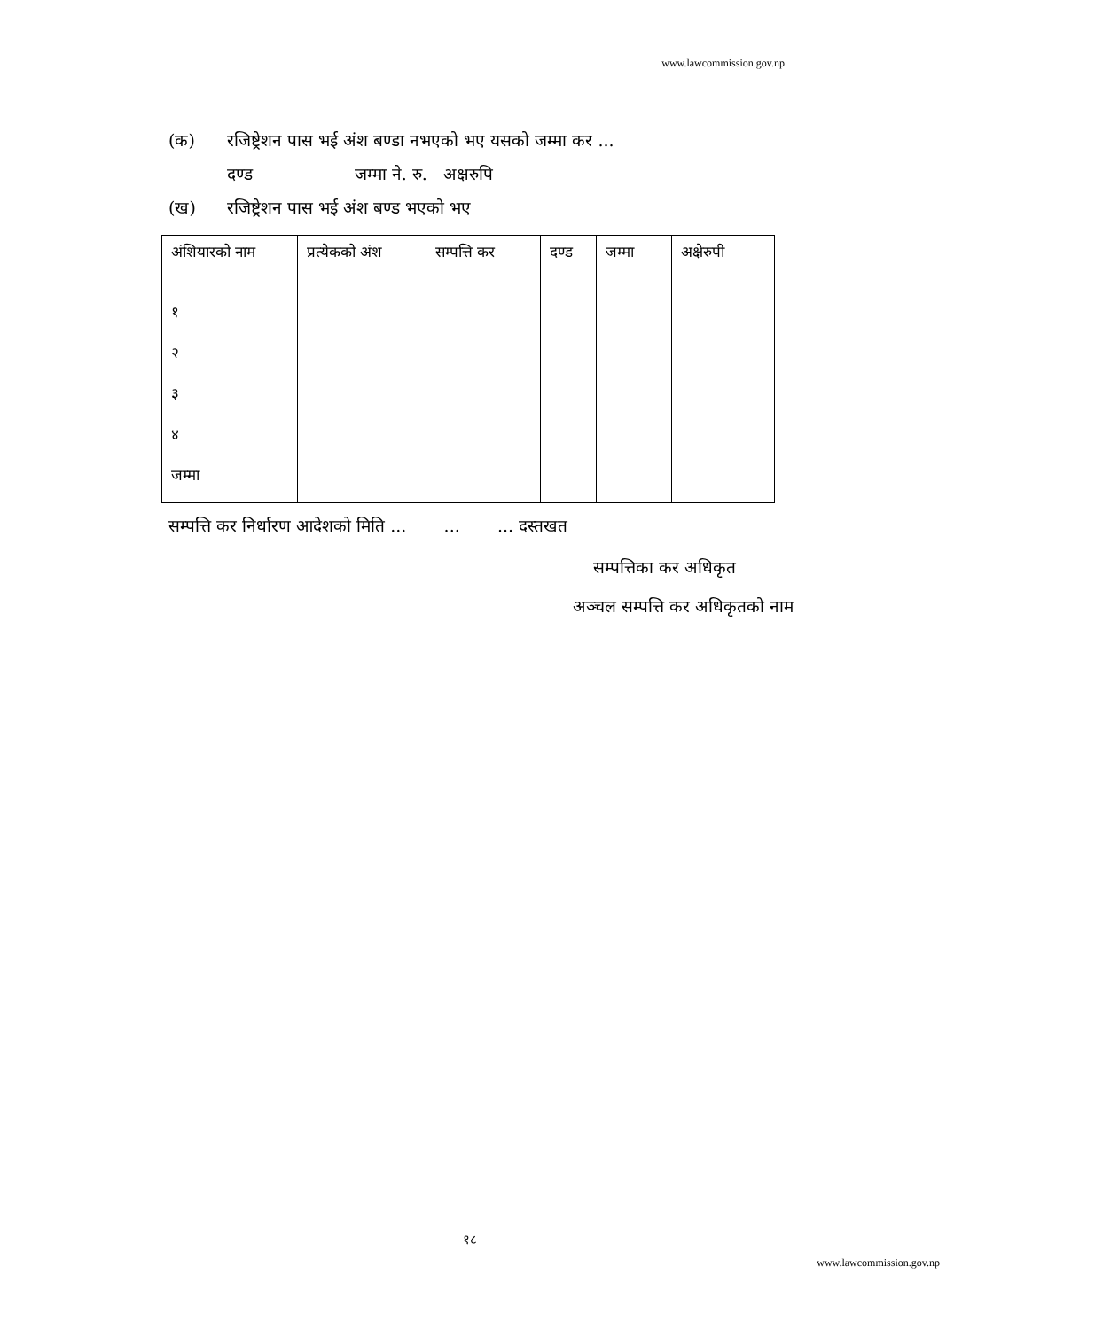www.lawcommission.gov.np
(क) रजिष्ट्रेशन पास भई अंश बण्डा नभएको भए यसको जम्मा कर ...
दण्ड जम्मा ने. रु. अक्षरुपि
(ख) रजिष्ट्रेशन पास भई अंश बण्ड भएको भए
| अंशियारको नाम | प्रत्येकको अंश | सम्पत्ति कर | दण्ड | जम्मा | अक्षेरुपी |
| --- | --- | --- | --- | --- | --- |
| १ २ ३ ४ जम्मा | | | | | |
सम्पत्ति कर निर्धारण आदेशको मिति ... ... ... दस्तखत
सम्पत्तिका कर अधिकृत
अञ्चल सम्पत्ति कर अधिकृतको नाम
१८
www.lawcommission.gov.np